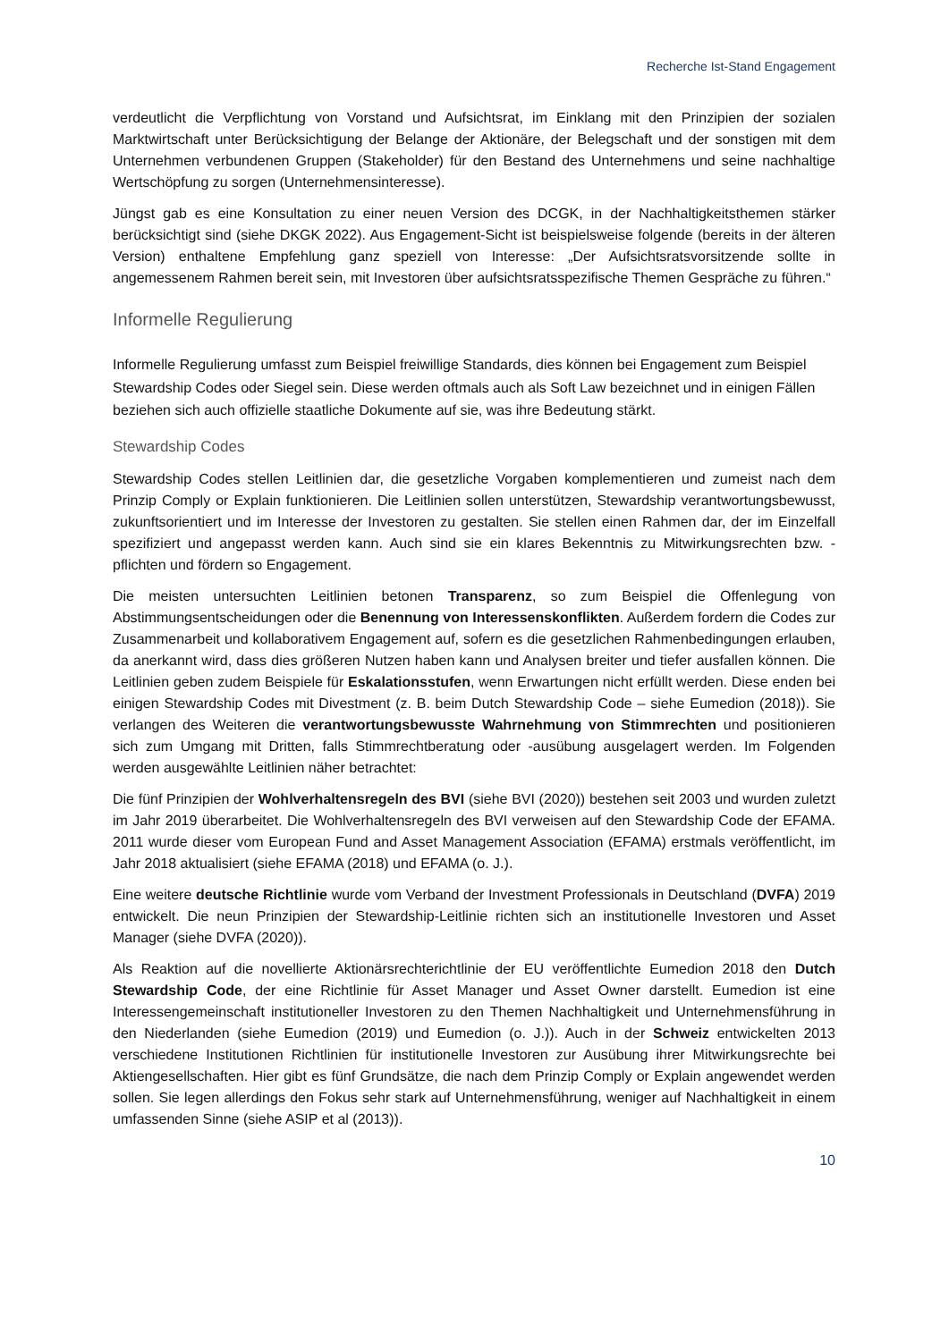Recherche Ist-Stand Engagement
verdeutlicht die Verpflichtung von Vorstand und Aufsichtsrat, im Einklang mit den Prinzipien der sozialen Marktwirtschaft unter Berücksichtigung der Belange der Aktionäre, der Belegschaft und der sonstigen mit dem Unternehmen verbundenen Gruppen (Stakeholder) für den Bestand des Unternehmens und seine nachhaltige Wertschöpfung zu sorgen (Unternehmensinteresse).
Jüngst gab es eine Konsultation zu einer neuen Version des DCGK, in der Nachhaltigkeitsthemen stärker berücksichtigt sind (siehe DKGK 2022). Aus Engagement-Sicht ist beispielsweise folgende (bereits in der älteren Version) enthaltene Empfehlung ganz speziell von Interesse: „Der Aufsichtsratsvorsitzende sollte in angemessenem Rahmen bereit sein, mit Investoren über aufsichtsratsspezifische Themen Gespräche zu führen.“
Informelle Regulierung
Informelle Regulierung umfasst zum Beispiel freiwillige Standards, dies können bei Engagement zum Beispiel Stewardship Codes oder Siegel sein. Diese werden oftmals auch als Soft Law bezeichnet und in einigen Fällen beziehen sich auch offizielle staatliche Dokumente auf sie, was ihre Bedeutung stärkt.
Stewardship Codes
Stewardship Codes stellen Leitlinien dar, die gesetzliche Vorgaben komplementieren und zumeist nach dem Prinzip Comply or Explain funktionieren. Die Leitlinien sollen unterstützen, Stewardship verantwortungsbewusst, zukunftsorientiert und im Interesse der Investoren zu gestalten. Sie stellen einen Rahmen dar, der im Einzelfall spezifiziert und angepasst werden kann. Auch sind sie ein klares Bekenntnis zu Mitwirkungsrechten bzw. -pflichten und fördern so Engagement.
Die meisten untersuchten Leitlinien betonen Transparenz, so zum Beispiel die Offenlegung von Abstimmungsentscheidungen oder die Benennung von Interessenskonflikten. Außerdem fordern die Codes zur Zusammenarbeit und kollaborativem Engagement auf, sofern es die gesetzlichen Rahmenbedingungen erlauben, da anerkannt wird, dass dies größeren Nutzen haben kann und Analysen breiter und tiefer ausfallen können. Die Leitlinien geben zudem Beispiele für Eskalationsstufen, wenn Erwartungen nicht erfüllt werden. Diese enden bei einigen Stewardship Codes mit Divestment (z. B. beim Dutch Stewardship Code – siehe Eumedion (2018)). Sie verlangen des Weiteren die verantwortungsbewusste Wahrnehmung von Stimmrechten und positionieren sich zum Umgang mit Dritten, falls Stimmrechtberatung oder -ausübung ausgelagert werden. Im Folgenden werden ausgewählte Leitlinien näher betrachtet:
Die fünf Prinzipien der Wohlverhaltensregeln des BVI (siehe BVI (2020)) bestehen seit 2003 und wurden zuletzt im Jahr 2019 überarbeitet. Die Wohlverhaltensregeln des BVI verweisen auf den Stewardship Code der EFAMA. 2011 wurde dieser vom European Fund and Asset Management Association (EFAMA) erstmals veröffentlicht, im Jahr 2018 aktualisiert (siehe EFAMA (2018) und EFAMA (o. J.).
Eine weitere deutsche Richtlinie wurde vom Verband der Investment Professionals in Deutschland (DVFA) 2019 entwickelt. Die neun Prinzipien der Stewardship-Leitlinie richten sich an institutionelle Investoren und Asset Manager (siehe DVFA (2020)).
Als Reaktion auf die novellierte Aktionärsrechterichtlinie der EU veröffentlichte Eumedion 2018 den Dutch Stewardship Code, der eine Richtlinie für Asset Manager und Asset Owner darstellt. Eumedion ist eine Interessengemeinschaft institutioneller Investoren zu den Themen Nachhaltigkeit und Unternehmensführung in den Niederlanden (siehe Eumedion (2019) und Eumedion (o. J.)). Auch in der Schweiz entwickelten 2013 verschiedene Institutionen Richtlinien für institutionelle Investoren zur Ausübung ihrer Mitwirkungsrechte bei Aktiengesellschaften. Hier gibt es fünf Grundsätze, die nach dem Prinzip Comply or Explain angewendet werden sollen. Sie legen allerdings den Fokus sehr stark auf Unternehmensführung, weniger auf Nachhaltigkeit in einem umfassenden Sinne (siehe ASIP et al (2013)).
10